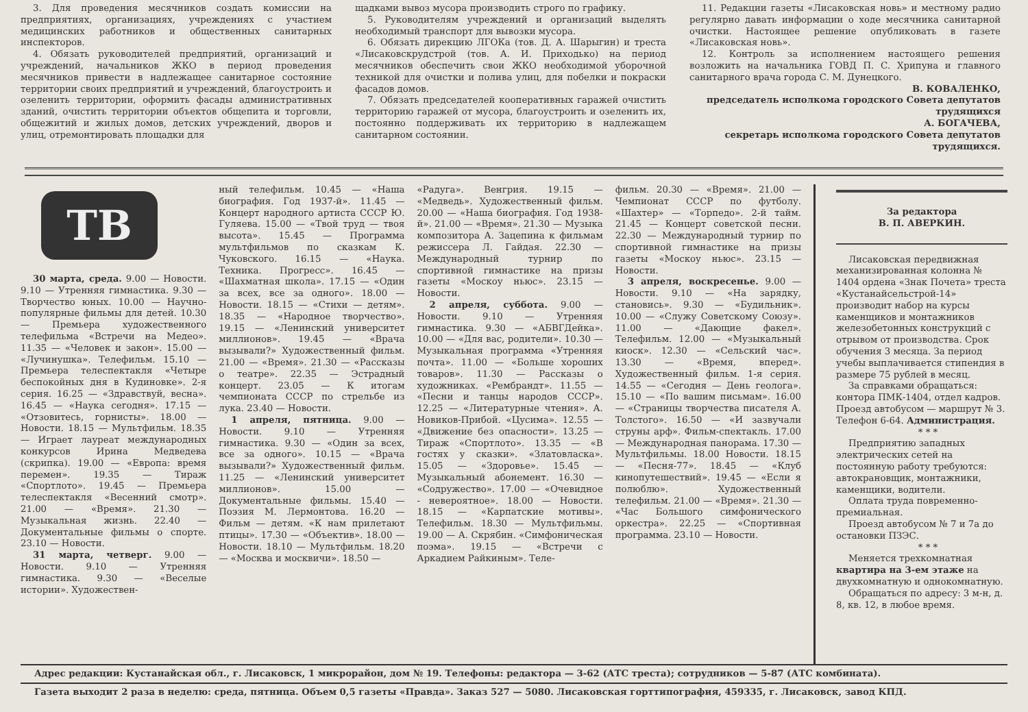3. Для проведения месячников создать комиссии на предприятиях, организациях, учреждениях с участием медицинских работников и общественных санитарных инспекторов.
4. Обязать руководителей предприятий, организаций и учреждений, начальников ЖКО в период проведения месячников привести в надлежащее санитарное состояние территории своих предприятий и учреждений, благоустроить и озеленить территории, оформить фасады административных зданий, очистить территории объектов общепита и торговли, общежитий и жилых домов, детских учреждений, дворов и улиц, отремонтировать площадки для
щадками вывоз мусора производить строго по графику.
5. Руководителям учреждений и организаций выделять необходимый транспорт для вывозки мусора.
6. Обязать дирекцию ЛГОКа (тов. Д. А. Шарыгин) и треста «Лисаковскрудстрой (тов. А. И. Приходько) на период месячников обеспечить свои ЖКО необходимой уборочной техникой для очистки и полива улиц, для побелки и покраски фасадов домов.
7. Обязать председателей кооперативных гаражей очистить территорию гаражей от мусора, благоустроить и озеленить их, постоянно поддерживать их территорию в надлежащем санитарном состоянии.
11. Редакции газеты «Лисаковская новь» и местному радио регулярно давать информации о ходе месячника санитарной очистки. Настоящее решение опубликовать в газете «Лисаковская новь».
12. Контроль за исполнением настоящего решения возложить на начальника ГОВД П. С. Хрипуна и главного санитарного врача города С. М. Дунецкого.
В. КОВАЛЕНКО,
председатель исполкома городского Совета депутатов трудящихся
А. БОГАЧЕВА,
секретарь исполкома городского Совета депутатов трудящихся.
ТВ
30 марта, среда. 9.00 — Новости. 9.10 — Утренняя гимнастика. 9.30 — Творчество юных. 10.00 — Научно-популярные фильмы для детей. 10.30 — Премьера художественного телефильма «Встречи на Медео». 11.35 — «Человек и закон». 15.00 — «Лучинушка». Телефильм. 15.10 — Премьера телеспектакля «Четыре беспокойных дня в Кудиновке». 2-я серия. 16.25 — «Здравствуй, весна». 16.45 — «Наука сегодня». 17.15 — «Отзовитесь, горнисты». 18.00 — Новости. 18.15 — Мультфильм. 18.35 — Играет лауреат международных конкурсов Ирина Медведева (скрипка). 19.00 — «Европа: время перемен». 19.35 — Тираж «Спортлото». 19.45 — Премьера телеспектакля «Весенний смотр». 21.00 — «Время». 21.30 — Музыкальная жизнь. 22.40 — Документальные фильмы о спорте. 23.10 — Новости.
31 марта, четверг. 9.00 — Новости. 9.10 — Утренняя гимнастика. 9.30 — «Веселые истории». Художествен-
ный телефильм. 10.45 — «Наша биография. Год 1937-й». 11.45 — Концерт народного артиста СССР Ю. Гуляева. 15.00 — «Твой труд — твоя высота». 15.45 — Программа мультфильмов по сказкам К. Чуковского. 16.15 — «Наука. Техника. Прогресс». 16.45 — «Шахматная школа». 17.15 — «Один за всех, все за одного». 18.00 — Новости. 18.15 — «Стихи — детям». 18.35 — «Народное творчество». 19.15 — «Ленинский университет миллионов». 19.45 — «Врача вызывали?» Художественный фильм. 21.00 — «Время». 21.30 — «Рассказы о театре». 22.35 — Эстрадный концерт. 23.05 — К итогам чемпионата СССР по стрельбе из лука. 23.40 — Новости.
1 апреля, пятница. 9.00 — Новости. 9.10 — Утренняя гимнастика. 9.30 — «Один за всех, все за одного». 10.15 — «Врача вызывали?» Художественный фильм. 11.25 — «Ленинский университет миллионов». 15.00 — Документальные фильмы. 15.40 — Поэзия М. Лермонтова. 16.20 — Фильм — детям. «К нам прилетают птицы». 17.30 — «Объектив». 18.00 — Новости. 18.10 — Мультфильм. 18.20 — «Москва и москвичи». 18.50 —
«Радуга». Венгрия. 19.15 — «Медведь». Художественный фильм. 20.00 — «Наша биография. Год 1938-й». 21.00 — «Время». 21.30 — Музыка композитора А. Зацепина к фильмам режиссера Л. Гайдая. 22.30 — Международный турнир по спортивной гимнастике на призы газеты «Москоу ньюс». 23.15 — Новости.
2 апреля, суббота. 9.00 — Новости. 9.10 — Утренняя гимнастика. 9.30 — «АБВГДейка». 10.00 — «Для вас, родители». 10.30 — Музыкальная программа «Утренняя почта». 11.00 — «Больше хороших товаров». 11.30 — Рассказы о художниках. «Рембрандт». 11.55 — «Песни и танцы народов СССР». 12.25 — «Литературные чтения». А. Новиков-Прибой. «Цусима». 12.55 — «Движение без опасности». 13.25 — Тираж «Спортлото». 13.35 — «В гостях у сказки». «Златовласка». 15.05 — «Здоровье». 15.45 — Музыкальный абонемент. 16.30 — «Содружество». 17.00 — «Очевидное - невероятное». 18.00 — Новости. 18.15 — «Карпатские мотивы». Телефильм. 18.30 — Мультфильмы. 19.00 — А. Скрябин. «Симфоническая поэма». 19.15 — «Встречи с Аркадием Райкиным». Теле-
фильм. 20.30 — «Время». 21.00 — Чемпионат СССР по футболу. «Шахтер» — «Торпедо». 2-й тайм. 21.45 — Концерт советской песни. 22.30 — Международный турнир по спортивной гимнастике на призы газеты «Москоу ньюс». 23.15 — Новости.
3 апреля, воскресенье. 9.00 — Новости. 9.10 — «На зарядку, становись». 9.30 — «Будильник». 10.00 — «Служу Советскому Союзу». 11.00 — «Дающие факел». Телефильм. 12.00 — «Музыкальный киоск». 12.30 — «Сельский час». 13.30 — «Время, вперед». Художественный фильм. 1-я серия. 14.55 — «Сегодня — День геолога». 15.10 — «По вашим письмам». 16.00 — «Страницы творчества писателя А. Толстого». 16.50 — «И зазвучали струны арф». Фильм-спектакль. 17.00 — Международная панорама. 17.30 — Мультфильмы. 18.00 Новости. 18.15 — «Песня-77». 18.45 — «Клуб кинопутешествий». 19.45 — «Если я полюблю». Художественный телефильм. 21.00 — «Время». 21.30 — «Час Большого симфонического оркестра». 22.25 — «Спортивная программа. 23.10 — Новости.
За редактора
В. П. АВЕРКИН.
Лисаковская передвижная механизированная колонна № 1404 ордена «Знак Почета» треста «Кустанайсельстрой-14» производит набор на курсы каменщиков и монтажников железобетонных конструкций с отрывом от производства. Срок обучения 3 месяца. За период учебы выплачивается стипендия в размере 75 рублей в месяц.
За справками обращаться: контора ПМК-1404, отдел кадров. Проезд автобусом — маршрут № 3. Телефон 6-64. Администрация.
* * *
Предприятию западных электрических сетей на постоянную работу требуются: автокрановщик, монтажники, каменщики, водители.
Оплата труда повременно-премиальная.
Проезд автобусом № 7 и 7а до остановки ПЗЭС.
* * *
Меняется трехкомнатная квартира на 3-ем этаже на двухкомнатную и однокомнатную.
Обращаться по адресу: 3 м-н, д. 8, кв. 12, в любое время.
Адрес редакции: Кустанайская обл., г. Лисаковск, 1 микрорайон, дом № 19. Телефоны: редактора — 3-62 (АТС треста); сотрудников — 5-87 (АТС комбината).
Газета выходит 2 раза в неделю: среда, пятница. Объем 0,5 газеты «Правда». Заказ 527 — 5080. Лисаковская горттипография, 459335, г. Лисаковск, завод КПД.